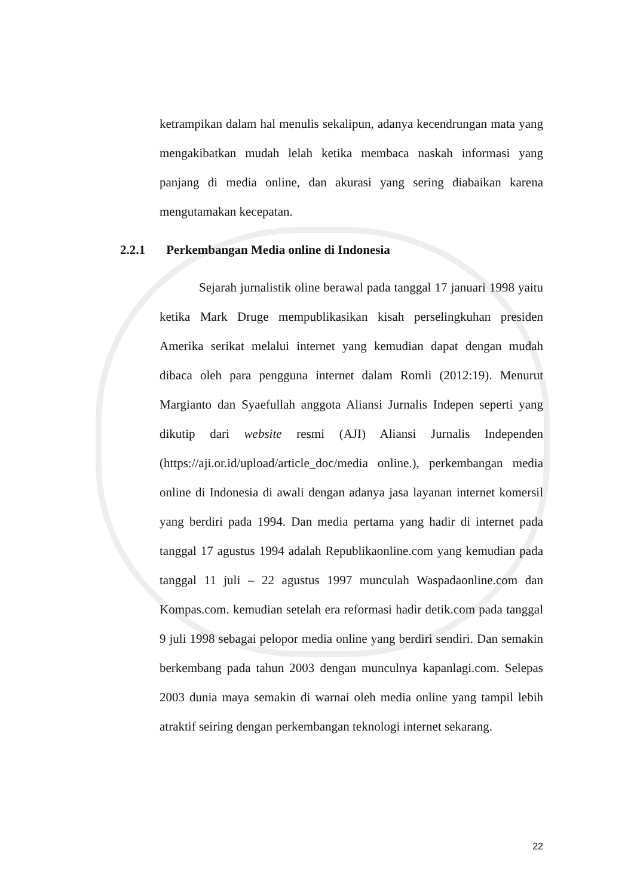ketrampikan dalam hal menulis sekalipun, adanya kecendrungan mata yang mengakibatkan mudah lelah ketika membaca naskah informasi yang panjang di media online, dan akurasi yang sering diabaikan karena mengutamakan kecepatan.
2.2.1 Perkembangan Media online di Indonesia
Sejarah jurnalistik oline berawal pada tanggal 17 januari 1998 yaitu ketika Mark Druge mempublikasikan kisah perselingkuhan presiden Amerika serikat melalui internet yang kemudian dapat dengan mudah dibaca oleh para pengguna internet dalam Romli (2012:19). Menurut Margianto dan Syaefullah anggota Aliansi Jurnalis Indepen seperti yang dikutip dari website resmi (AJI) Aliansi Jurnalis Independen (https://aji.or.id/upload/article_doc/media online.), perkembangan media online di Indonesia di awali dengan adanya jasa layanan internet komersil yang berdiri pada 1994. Dan media pertama yang hadir di internet pada tanggal 17 agustus 1994 adalah Republikaonline.com yang kemudian pada tanggal 11 juli – 22 agustus 1997 munculah Waspadaonline.com dan Kompas.com. kemudian setelah era reformasi hadir detik.com pada tanggal 9 juli 1998 sebagai pelopor media online yang berdiri sendiri. Dan semakin berkembang pada tahun 2003 dengan munculnya kapanlagi.com. Selepas 2003 dunia maya semakin di warnai oleh media online yang tampil lebih atraktif seiring dengan perkembangan teknologi internet sekarang.
22